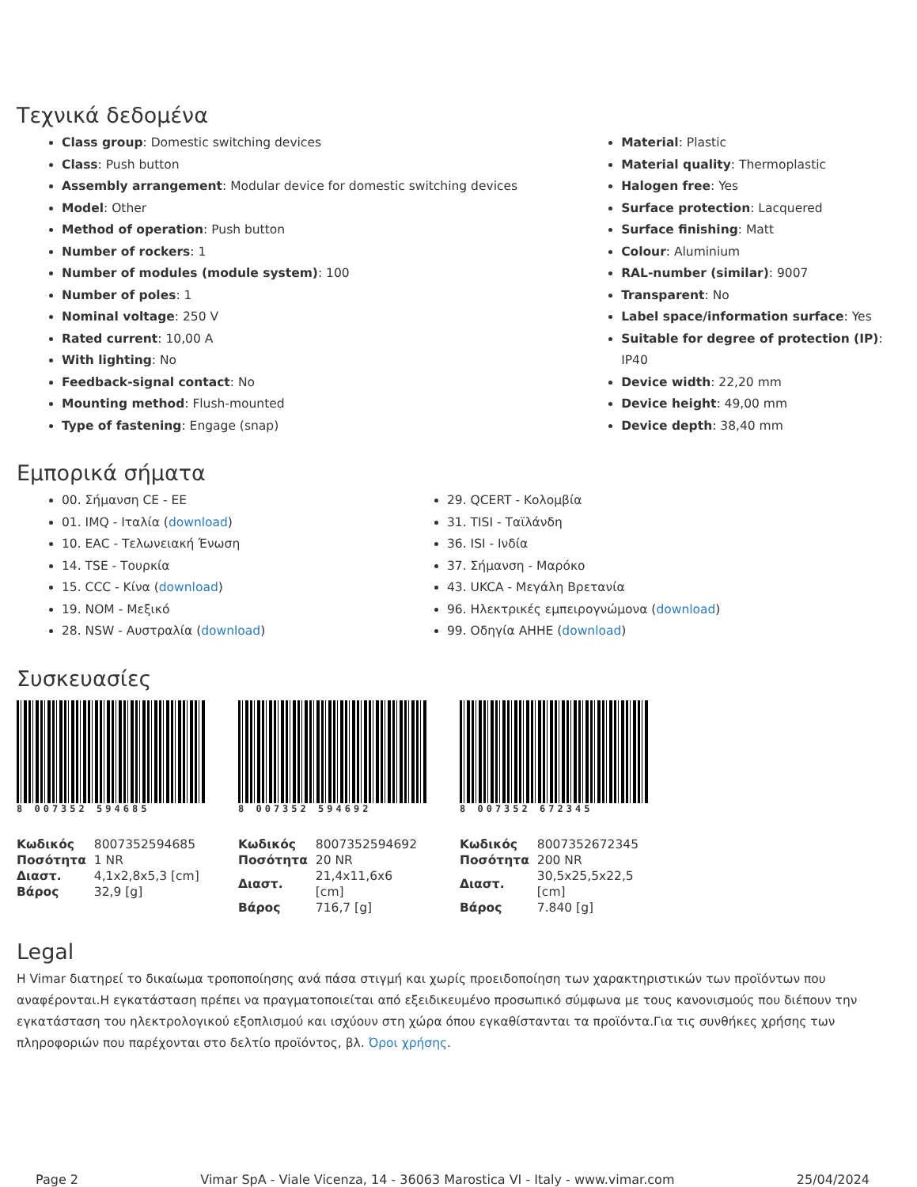Τεχνικά δεδομένα
Class group: Domestic switching devices
Class: Push button
Assembly arrangement: Modular device for domestic switching devices
Model: Other
Method of operation: Push button
Number of rockers: 1
Number of modules (module system): 100
Number of poles: 1
Nominal voltage: 250 V
Rated current: 10,00 A
With lighting: No
Feedback-signal contact: No
Mounting method: Flush-mounted
Type of fastening: Engage (snap)
Material: Plastic
Material quality: Thermoplastic
Halogen free: Yes
Surface protection: Lacquered
Surface finishing: Matt
Colour: Aluminium
RAL-number (similar): 9007
Transparent: No
Label space/information surface: Yes
Suitable for degree of protection (IP): IP40
Device width: 22,20 mm
Device height: 49,00 mm
Device depth: 38,40 mm
Εμπορικά σήματα
00. Σήμανση CE - ΕΕ
01. IMQ - Ιταλία (download)
10. EAC - Τελωνειακή Ένωση
14. TSE - Τουρκία
15. CCC - Κίνα (download)
19. NOM - Μεξικό
28. NSW - Αυστραλία (download)
29. QCERT - Κολομβία
31. TISI - Ταϊλάνδη
36. ISI - Ινδία
37. Σήμανση - Μαρόκο
43. UKCA - Μεγάλη Βρετανία
96. Ηλεκτρικές εμπειρογνώμονα (download)
99. Οδηγία AHHE (download)
Συσκευασίες
8 007352 594685
| Κωδικός | 8007352594685 |
| Ποσότητα | 1 NR |
| Διαστ. | 4,1x2,8x5,3 [cm] |
| Βάρος | 32,9 [g] |
8 007352 594692
| Κωδικός | 8007352594692 |
| Ποσότητα | 20 NR |
| Διαστ. | 21,4x11,6x6 [cm] |
| Βάρος | 716,7 [g] |
8 007352 672345
| Κωδικός | 8007352672345 |
| Ποσότητα | 200 NR |
| Διαστ. | 30,5x25,5x22,5 [cm] |
| Βάρος | 7.840 [g] |
Legal
Η Vimar διατηρεί το δικαίωμα τροποποίησης ανά πάσα στιγμή και χωρίς προειδοποίηση των χαρακτηριστικών των προϊόντων που αναφέρονται.Η εγκατάσταση πρέπει να πραγματοποιείται από εξειδικευμένο προσωπικό σύμφωνα με τους κανονισμούς που διέπουν την εγκατάσταση του ηλεκτρολογικού εξοπλισμού και ισχύουν στη χώρα όπου εγκαθίστανται τα προϊόντα.Για τις συνθήκες χρήσης των πληροφοριών που παρέχονται στο δελτίο προϊόντος, βλ. Όροι χρήσης.
Page 2 Vimar SpA - Viale Vicenza, 14 - 36063 Marostica VI - Italy - www.vimar.com 25/04/2024